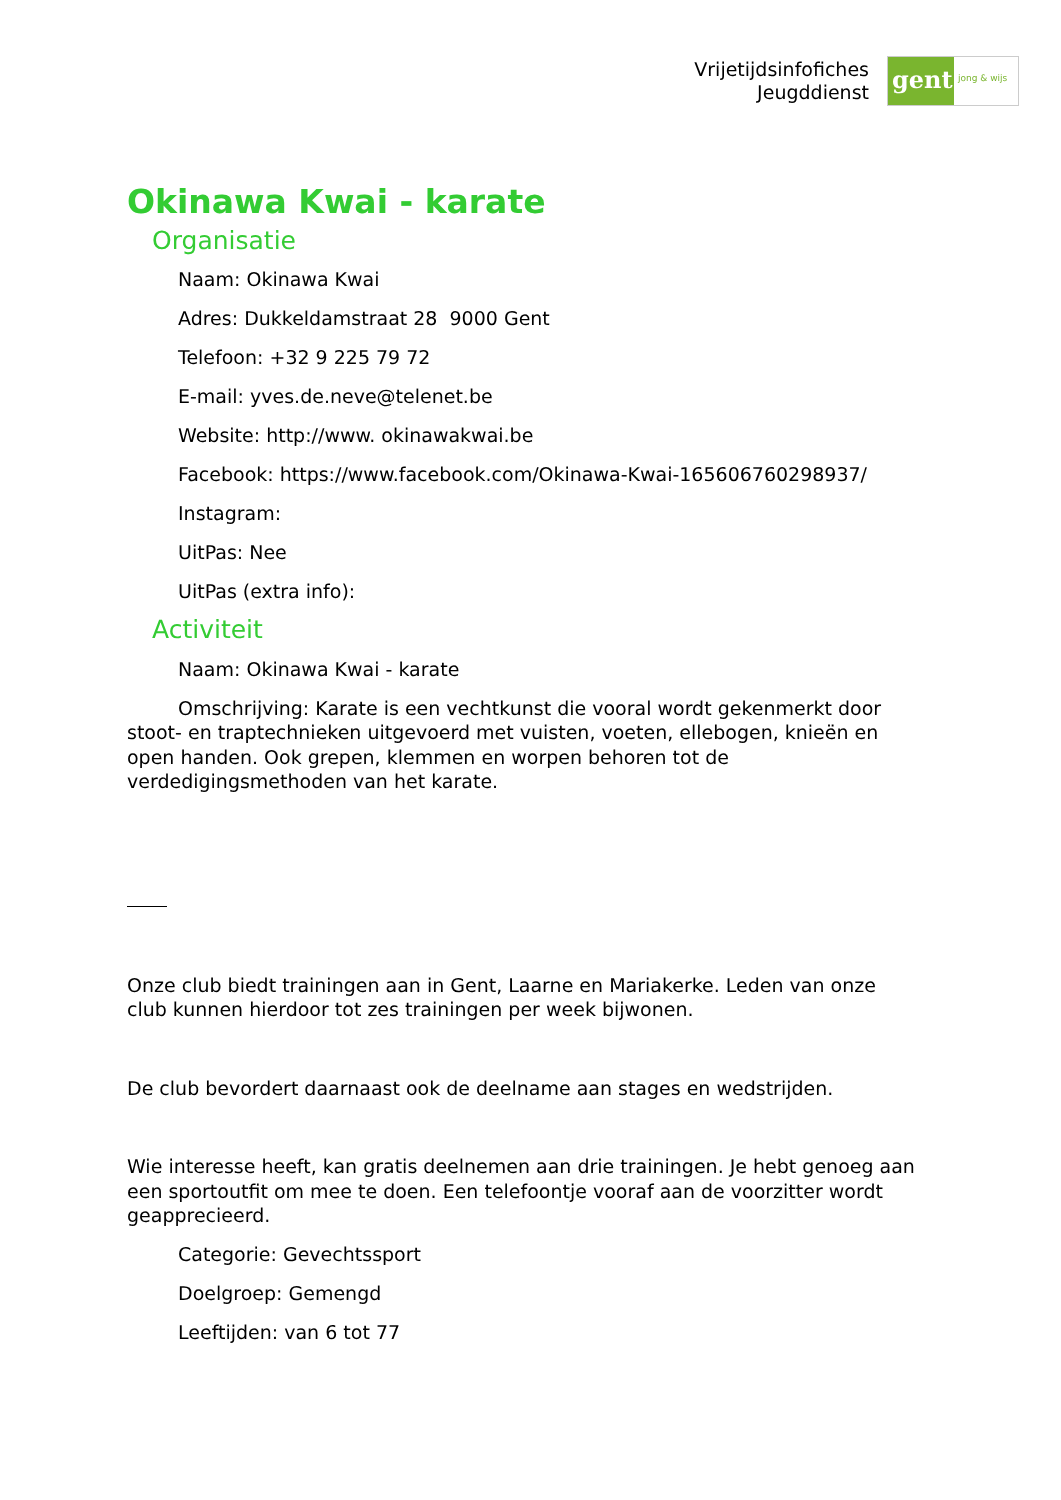Vrijetijdsinfofiches
Jeugddienst
gent:
jong & wijs
Okinawa Kwai - karate
Organisatie
Naam: Okinawa Kwai
Adres: Dukkeldamstraat 28 9000 Gent
Telefoon: +32 9 225 79 72
E-mail: yves.de.neve@telenet.be
Website: http://www. okinawakwai.be
Facebook: https://www.facebook.com/Okinawa-Kwai-165606760298937/
Instagram:
UitPas: Nee
UitPas (extra info):
Activiteit
Naam: Okinawa Kwai - karate
Omschrijving: Karate is een vechtkunst die vooral wordt gekenmerkt door stoot- en traptechnieken uitgevoerd met vuisten, voeten, ellebogen, knieën en open handen. Ook grepen, klemmen en worpen behoren tot de verdedigingsmethoden van het karate.
Onze club biedt trainingen aan in Gent, Laarne en Mariakerke. Leden van onze club kunnen hierdoor tot zes trainingen per week bijwonen.
De club bevordert daarnaast ook de deelname aan stages en wedstrijden.
Wie interesse heeft, kan gratis deelnemen aan drie trainingen. Je hebt genoeg aan een sportoutfit om mee te doen. Een telefoontje vooraf aan de voorzitter wordt geapprecieerd.
Categorie: Gevechtssport
Doelgroep: Gemengd
Leeftijden: van 6 tot 77